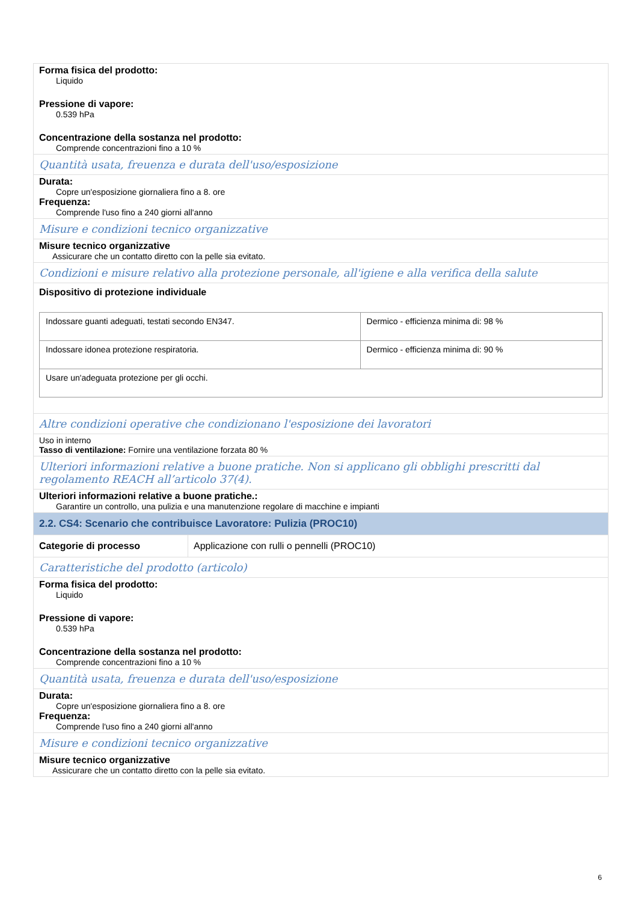Forma fisica del prodotto:
Liquido
Pressione di vapore:
0.539 hPa
Concentrazione della sostanza nel prodotto:
Comprende concentrazioni fino a 10 %
Quantità usata, freuenza e durata dell'uso/esposizione
Durata:
Copre un'esposizione giornaliera fino a 8. ore
Frequenza:
Comprende l'uso fino a 240 giorni all'anno
Misure e condizioni tecnico organizzative
Misure tecnico organizzative
Assicurare che un contatto diretto con la pelle sia evitato.
Condizioni e misure relativo alla protezione personale, all'igiene e alla verifica della salute
Dispositivo di protezione individuale
| Indossare guanti adeguati, testati secondo EN347. | Dermico - efficienza minima di: 98 % |
| Indossare idonea protezione respiratoria. | Dermico - efficienza minima di: 90 % |
| Usare un'adeguata protezione per gli occhi. | |
Altre condizioni operative che condizionano l'esposizione dei lavoratori
Uso in interno
Tasso di ventilazione: Fornire una ventilazione forzata 80 %
Ulteriori informazioni relative a buone pratiche. Non si applicano gli obblighi prescritti dal regolamento REACH all’articolo 37(4).
Ulteriori informazioni relative a buone pratiche.:
Garantire un controllo, una pulizia e una manutenzione regolare di macchine e impianti
2.2. CS4: Scenario che contribuisce Lavoratore: Pulizia (PROC10)
Categorie di processo Applicazione con rulli o pennelli (PROC10)
Caratteristiche del prodotto (articolo)
Forma fisica del prodotto:
Liquido
Pressione di vapore:
0.539 hPa
Concentrazione della sostanza nel prodotto:
Comprende concentrazioni fino a 10 %
Quantità usata, freuenza e durata dell'uso/esposizione
Durata:
Copre un'esposizione giornaliera fino a 8. ore
Frequenza:
Comprende l'uso fino a 240 giorni all'anno
Misure e condizioni tecnico organizzative
Misure tecnico organizzative
Assicurare che un contatto diretto con la pelle sia evitato.
6